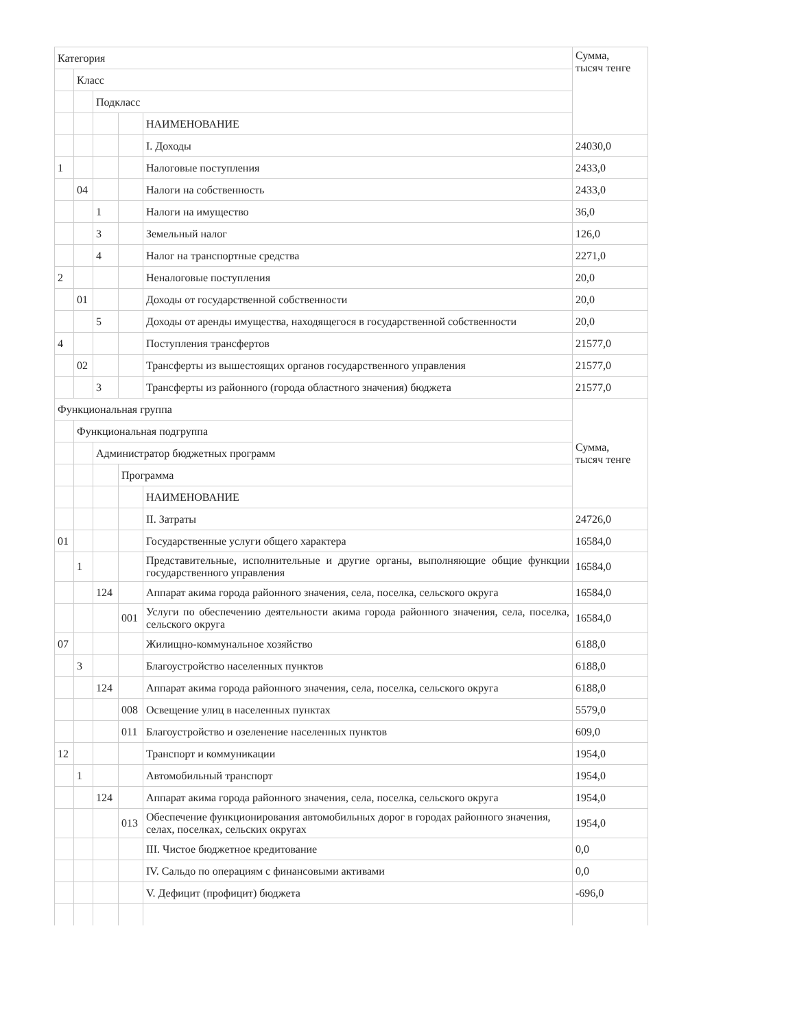| Категория | | | | | Сумма, тысяч тенге |
| --- | --- | --- | --- | --- | --- |
| | Класс | | | | |
| | | Подкласс | | | |
| | | | | НАИМЕНОВАНИЕ | |
| | | | | I. Доходы | 24030,0 |
| 1 | | | | Налоговые поступления | 2433,0 |
| | 04 | | | Налоги на собственность | 2433,0 |
| | | 1 | | Налоги на имущество | 36,0 |
| | | 3 | | Земельный налог | 126,0 |
| | | 4 | | Налог на транспортные средства | 2271,0 |
| 2 | | | | Неналоговые поступления | 20,0 |
| | 01 | | | Доходы от государственной собственности | 20,0 |
| | | 5 | | Доходы от аренды имущества, находящегося в государственной собственности | 20,0 |
| 4 | | | | Поступления трансфертов | 21577,0 |
| | 02 | | | Трансферты из вышестоящих органов государственного управления | 21577,0 |
| | | 3 | | Трансферты из районного (города областного значения) бюджета | 21577,0 |
| Функциональная группа | | | | | Сумма, тысяч тенге |
| | Функциональная подгруппа | | | | |
| | | Администратор бюджетных программ | | | |
| | | | Программа | | |
| | | | | НАИМЕНОВАНИЕ | |
| | | | | II. Затраты | 24726,0 |
| 01 | | | | Государственные услуги общего характера | 16584,0 |
| | 1 | | | Представительные, исполнительные и другие органы, выполняющие общие функции государственного управления | 16584,0 |
| | | 124 | | Аппарат акима города районного значения, села, поселка, сельского округа | 16584,0 |
| | | | 001 | Услуги по обеспечению деятельности акима города районного значения, села, поселка, сельского округа | 16584,0 |
| 07 | | | | Жилищно-коммунальное хозяйство | 6188,0 |
| | 3 | | | Благоустройство населенных пунктов | 6188,0 |
| | | 124 | | Аппарат акима города районного значения, села, поселка, сельского округа | 6188,0 |
| | | | 008 | Освещение улиц в населенных пунктах | 5579,0 |
| | | | 011 | Благоустройство и озеленение населенных пунктов | 609,0 |
| 12 | | | | Транспорт и коммуникации | 1954,0 |
| | 1 | | | Автомобильный транспорт | 1954,0 |
| | | 124 | | Аппарат акима города районного значения, села, поселка, сельского округа | 1954,0 |
| | | | 013 | Обеспечение функционирования автомобильных дорог в городах районного значения, селах, поселках, сельских округах | 1954,0 |
| | | | | III. Чистое бюджетное кредитование | 0,0 |
| | | | | IV. Сальдо по операциям с финансовыми активами | 0,0 |
| | | | | V. Дефицит (профицит) бюджета | -696,0 |